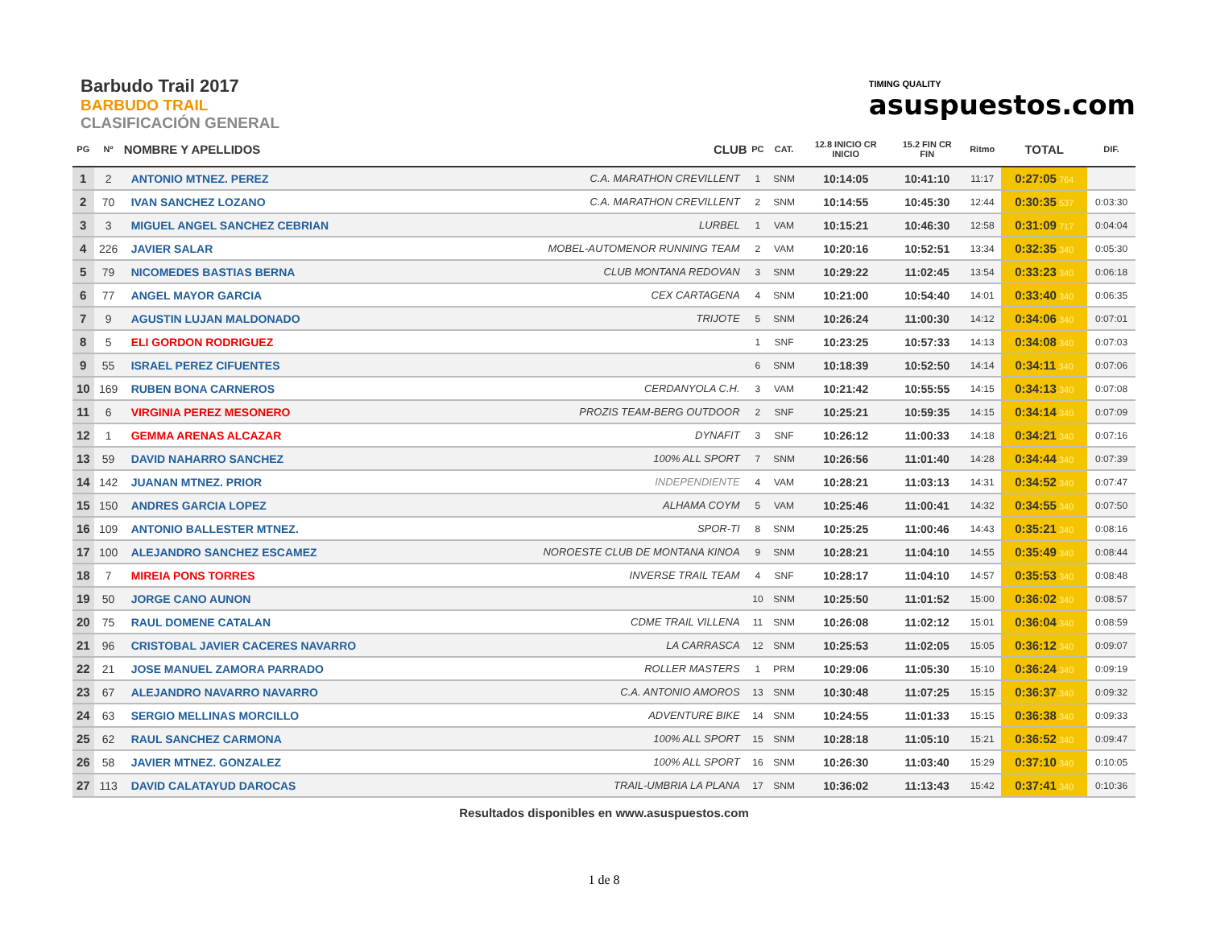Barbudo Trail 2017
BARBUDO TRAIL
CLASIFICACIÓN GENERAL
TIMING QUALITY
asuspuestos.com
| PG | Nº | NOMBRE Y APELLIDOS | CLUB | PC | CAT. | 12.8 INICIO CR INICIO | 15.2 FIN CR FIN | Ritmo | TOTAL | DIF. |
| --- | --- | --- | --- | --- | --- | --- | --- | --- | --- | --- |
| 1 | 2 | ANTONIO MTNEZ. PEREZ | C.A. MARATHON CREVILLENT | 1 | SNM | 10:14:05 | 10:41:10 | 11:17 | 0:27:05 .764 | |
| 2 | 70 | IVAN SANCHEZ LOZANO | C.A. MARATHON CREVILLENT | 2 | SNM | 10:14:55 | 10:45:30 | 12:44 | 0:30:35 .537 | 0:03:30 |
| 3 | 3 | MIGUEL ANGEL SANCHEZ CEBRIAN | LURBEL | 1 | VAM | 10:15:21 | 10:46:30 | 12:58 | 0:31:09 .717 | 0:04:04 |
| 4 | 226 | JAVIER SALAR | MOBEL-AUTOMENOR RUNNING TEAM | 2 | VAM | 10:20:16 | 10:52:51 | 13:34 | 0:32:35 .340 | 0:05:30 |
| 5 | 79 | NICOMEDES BASTIAS BERNA | CLUB MONTANA REDOVAN | 3 | SNM | 10:29:22 | 11:02:45 | 13:54 | 0:33:23 .340 | 0:06:18 |
| 6 | 77 | ANGEL MAYOR GARCIA | CEX CARTAGENA | 4 | SNM | 10:21:00 | 10:54:40 | 14:01 | 0:33:40 .340 | 0:06:35 |
| 7 | 9 | AGUSTIN LUJAN MALDONADO | TRIJOTE | 5 | SNM | 10:26:24 | 11:00:30 | 14:12 | 0:34:06 .340 | 0:07:01 |
| 8 | 5 | ELI GORDON RODRIGUEZ | | 1 | SNF | 10:23:25 | 10:57:33 | 14:13 | 0:34:08 .340 | 0:07:03 |
| 9 | 55 | ISRAEL PEREZ CIFUENTES | | 6 | SNM | 10:18:39 | 10:52:50 | 14:14 | 0:34:11 .340 | 0:07:06 |
| 10 | 169 | RUBEN BONA CARNEROS | CERDANYOLA C.H. | 3 | VAM | 10:21:42 | 10:55:55 | 14:15 | 0:34:13 .340 | 0:07:08 |
| 11 | 6 | VIRGINIA PEREZ MESONERO | PROZIS TEAM-BERG OUTDOOR | 2 | SNF | 10:25:21 | 10:59:35 | 14:15 | 0:34:14 .340 | 0:07:09 |
| 12 | 1 | GEMMA ARENAS ALCAZAR | DYNAFIT | 3 | SNF | 10:26:12 | 11:00:33 | 14:18 | 0:34:21 .340 | 0:07:16 |
| 13 | 59 | DAVID NAHARRO SANCHEZ | 100% ALL SPORT | 7 | SNM | 10:26:56 | 11:01:40 | 14:28 | 0:34:44 .340 | 0:07:39 |
| 14 | 142 | JUANAN MTNEZ. PRIOR | INDEPENDIENTE | 4 | VAM | 10:28:21 | 11:03:13 | 14:31 | 0:34:52 .340 | 0:07:47 |
| 15 | 150 | ANDRES GARCIA LOPEZ | ALHAMA COYM | 5 | VAM | 10:25:46 | 11:00:41 | 14:32 | 0:34:55 .340 | 0:07:50 |
| 16 | 109 | ANTONIO BALLESTER MTNEZ. | SPOR-TI | 8 | SNM | 10:25:25 | 11:00:46 | 14:43 | 0:35:21 .340 | 0:08:16 |
| 17 | 100 | ALEJANDRO SANCHEZ ESCAMEZ | NOROESTE CLUB DE MONTANA KINOA | 9 | SNM | 10:28:21 | 11:04:10 | 14:55 | 0:35:49 .340 | 0:08:44 |
| 18 | 7 | MIREIA PONS TORRES | INVERSE TRAIL TEAM | 4 | SNF | 10:28:17 | 11:04:10 | 14:57 | 0:35:53 .340 | 0:08:48 |
| 19 | 50 | JORGE CANO AUNON | | 10 | SNM | 10:25:50 | 11:01:52 | 15:00 | 0:36:02 .340 | 0:08:57 |
| 20 | 75 | RAUL DOMENE CATALAN | CDME TRAIL VILLENA | 11 | SNM | 10:26:08 | 11:02:12 | 15:01 | 0:36:04 .340 | 0:08:59 |
| 21 | 96 | CRISTOBAL JAVIER CACERES NAVARRO | LA CARRASCA | 12 | SNM | 10:25:53 | 11:02:05 | 15:05 | 0:36:12 .340 | 0:09:07 |
| 22 | 21 | JOSE MANUEL ZAMORA PARRADO | ROLLER MASTERS | 1 | PRM | 10:29:06 | 11:05:30 | 15:10 | 0:36:24 .340 | 0:09:19 |
| 23 | 67 | ALEJANDRO NAVARRO NAVARRO | C.A. ANTONIO AMOROS | 13 | SNM | 10:30:48 | 11:07:25 | 15:15 | 0:36:37 .340 | 0:09:32 |
| 24 | 63 | SERGIO MELLINAS MORCILLO | ADVENTURE BIKE | 14 | SNM | 10:24:55 | 11:01:33 | 15:15 | 0:36:38 .340 | 0:09:33 |
| 25 | 62 | RAUL SANCHEZ CARMONA | 100% ALL SPORT | 15 | SNM | 10:28:18 | 11:05:10 | 15:21 | 0:36:52 .340 | 0:09:47 |
| 26 | 58 | JAVIER MTNEZ. GONZALEZ | 100% ALL SPORT | 16 | SNM | 10:26:30 | 11:03:40 | 15:29 | 0:37:10 .340 | 0:10:05 |
| 27 | 113 | DAVID CALATAYUD DAROCAS | TRAIL-UMBRIA LA PLANA | 17 | SNM | 10:36:02 | 11:13:43 | 15:42 | 0:37:41 .340 | 0:10:36 |
Resultados disponibles en www.asuspuestos.com
1 de 8